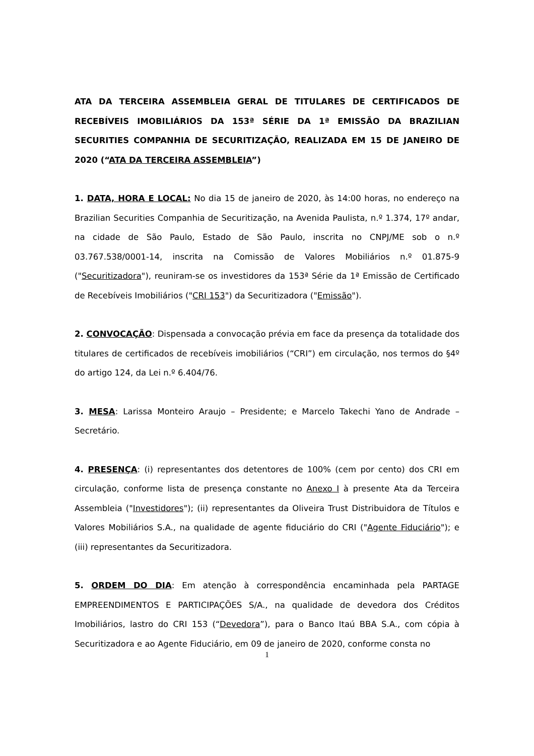ATA DA TERCEIRA ASSEMBLEIA GERAL DE TITULARES DE CERTIFICADOS DE RECEBÍVEIS IMOBILIÁRIOS DA 153ª SÉRIE DA 1ª EMISSÃO DA BRAZILIAN SECURITIES COMPANHIA DE SECURITIZAÇÃO, REALIZADA EM 15 DE JANEIRO DE 2020 (“ATA DA TERCEIRA ASSEMBLEIA”)
1. DATA, HORA E LOCAL: No dia 15 de janeiro de 2020, às 14:00 horas, no endereço na Brazilian Securities Companhia de Securitização, na Avenida Paulista, n.º 1.374, 17º andar, na cidade de São Paulo, Estado de São Paulo, inscrita no CNPJ/ME sob o n.º 03.767.538/0001-14, inscrita na Comissão de Valores Mobiliários n.º 01.875-9 ("Securitizadora"), reuniram-se os investidores da 153ª Série da 1ª Emissão de Certificado de Recebíveis Imobiliários ("CRI 153") da Securitizadora ("Emissão").
2. CONVOCAÇÃO: Dispensada a convocação prévia em face da presença da totalidade dos titulares de certificados de recebíveis imobiliários (“CRI”) em circulação, nos termos do §4º do artigo 124, da Lei n.º 6.404/76.
3. MESA: Larissa Monteiro Araujo – Presidente; e Marcelo Takechi Yano de Andrade – Secretário.
4. PRESENÇA: (i) representantes dos detentores de 100% (cem por cento) dos CRI em circulação, conforme lista de presença constante no Anexo I à presente Ata da Terceira Assembleia ("Investidores"); (ii) representantes da Oliveira Trust Distribuidora de Títulos e Valores Mobiliários S.A., na qualidade de agente fiduciário do CRI ("Agente Fiduciário"); e (iii) representantes da Securitizadora.
5. ORDEM DO DIA: Em atenção à correspondência encaminhada pela PARTAGE EMPREENDIMENTOS E PARTICIPAÇÕES S/A., na qualidade de devedora dos Créditos Imobiliários, lastro do CRI 153 (“Devedora”), para o Banco Itaú BBA S.A., com cópia à Securitizadora e ao Agente Fiduciário, em 09 de janeiro de 2020, conforme consta no
1